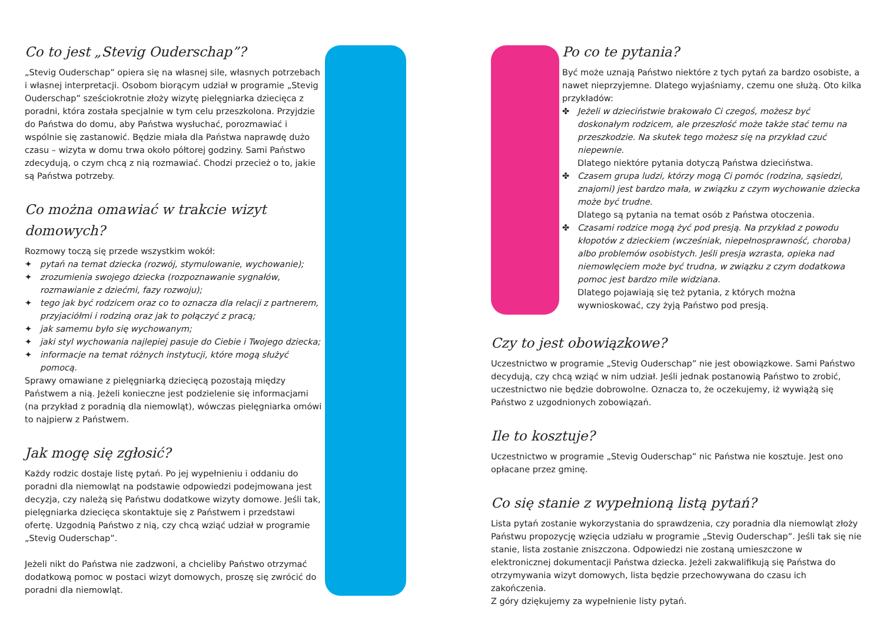Co to jest „Stevig Ouderschap”?
„Stevig Ouderschap” opiera się na własnej sile, własnych potrzebach i własnej interpretacji. Osobom biorącym udział w programie „Stevig Ouderschap” sześciokrotnie złoży wizytę pielęgniarka dziecięca z poradni, która została specjalnie w tym celu przeszkolona. Przyjdzie do Państwa do domu, aby Państwa wysłuchać, porozmawiać i wspólnie się zastanowić. Będzie miała dla Państwa naprawdę dużo czasu – wizyta w domu trwa około półtorej godziny. Sami Państwo zdecydują, o czym chcą z nią rozmawiać. Chodzi przecież o to, jakie są Państwa potrzeby.
Co można omawiać w trakcie wizyt domowych?
Rozmowy toczą się przede wszystkim wokół:
✦ pytań na temat dziecka (rozwój, stymulowanie, wychowanie);
✦ zrozumienia swojego dziecka (rozpoznawanie sygnałów, rozmawianie z dziećmi, fazy rozwoju);
✦ tego jak być rodzicem oraz co to oznacza dla relacji z partnerem, przyjaciółmi i rodziną oraz jak to połączyć z pracą;
✦ jak samemu było się wychowanym;
✦ jaki styl wychowania najlepiej pasuje do Ciebie i Twojego dziecka;
✦ informacje na temat różnych instytucji, które mogą służyć pomocą.
Sprawy omawiane z pielęgniarką dziecięcą pozostają między Państwem a nią. Jeżeli konieczne jest podzielenie się informacjami (na przykład z poradnią dla niemowląt), wówczas pielęgniarka omówi to najpierw z Państwem.
Jak mogę się zgłosić?
Każdy rodzic dostaje listę pytań. Po jej wypełnieniu i oddaniu do poradni dla niemowląt na podstawie odpowiedzi podejmowana jest decyzja, czy należą się Państwu dodatkowe wizyty domowe. Jeśli tak, pielęgniarka dziecięca skontaktuje się z Państwem i przedstawi ofertę. Uzgodnią Państwo z nią, czy chcą wziąć udział w programie „Stevig Ouderschap”.
Jeżeli nikt do Państwa nie zadzwoni, a chcieliby Państwo otrzymać dodatkową pomoc w postaci wizyt domowych, proszę się zwrócić do poradni dla niemowląt.
Po co te pytania?
Być może uznają Państwo niektóre z tych pytań za bardzo osobiste, a nawet nieprzyjemne. Dlatego wyjaśniamy, czemu one służą. Oto kilka przykładów:
✤ Jeżeli w dzieciństwie brakowało Ci czegoś, możesz być doskonałym rodzicem, ale przeszłość może także stać temu na przeszkodzie. Na skutek tego możesz się na przykład czuć niepewnie.
Dlatego niektóre pytania dotyczą Państwa dzieciństwa.
✤ Czasem grupa ludzi, którzy mogą Ci pomóc (rodzina, sąsiedzi, znajomi) jest bardzo mała, w związku z czym wychowanie dziecka może być trudne.
Dlatego są pytania na temat osób z Państwa otoczenia.
✤ Czasami rodzice mogą żyć pod presją. Na przykład z powodu kłopotów z dzieckiem (wcześniak, niepełnosprawność, choroba) albo problemów osobistych. Jeśli presja wzrasta, opieka nad niemowlęciem może być trudna, w związku z czym dodatkowa pomoc jest bardzo mile widziana.
Dlatego pojawiają się też pytania, z których można wywnioskować, czy żyją Państwo pod presją.
Czy to jest obowiązkowe?
Uczestnictwo w programie „Stevig Ouderschap” nie jest obowiązkowe. Sami Państwo decydują, czy chcą wziąć w nim udział. Jeśli jednak postanowią Państwo to zrobić, uczestnictwo nie będzie dobrowolne. Oznacza to, że oczekujemy, iż wywiążą się Państwo z uzgodnionych zobowiązań.
Ile to kosztuje?
Uczestnictwo w programie „Stevig Ouderschap” nic Państwa nie kosztuje. Jest ono opłacane przez gminę.
Co się stanie z wypełnioną listą pytań?
Lista pytań zostanie wykorzystania do sprawdzenia, czy poradnia dla niemowląt złoży Państwu propozycję wzięcia udziału w programie „Stevig Ouderschap”. Jeśli tak się nie stanie, lista zostanie zniszczona. Odpowiedzi nie zostaną umieszczone w elektronicznej dokumentacji Państwa dziecka. Jeżeli zakwalifikują się Państwa do otrzymywania wizyt domowych, lista będzie przechowywana do czasu ich zakończenia.
Z góry dziękujemy za wypełnienie listy pytań.